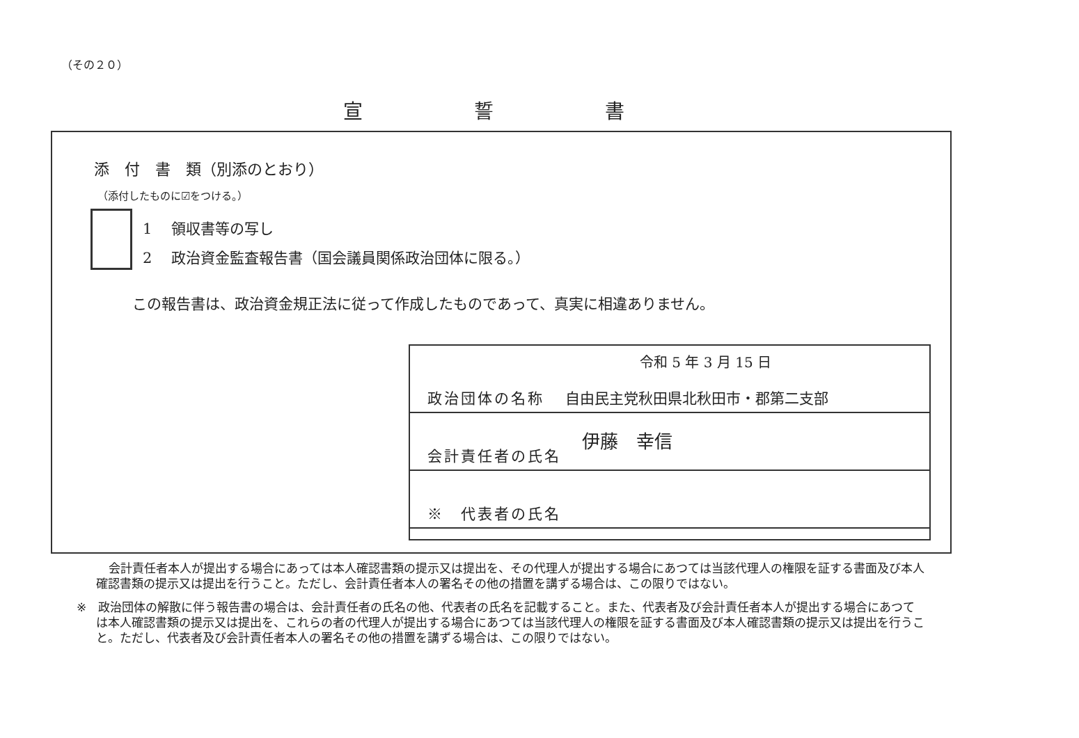（その２０）
宣誓書
添　付　書　類（別添のとおり）
（添付したものに☑をつける。）
1　 領収書等の写し
2　 政治資金監査報告書（国会議員関係政治団体に限る。）
この報告書は、政治資金規正法に従って作成したものであって、真実に相違ありません。
令和 5 年 3 月 15 日
政治団体の名称 自由民主党秋田県北秋田市・郡第二支部
会計責任者の氏名 伊藤　幸信
※　代表者の氏名
会計責任者本人が提出する場合にあっては本人確認書類の提示又は提出を、その代理人が提出する場合にあつては当該代理人の権限を証する書面及び本人確認書類の提示又は提出を行うこと。ただし、会計責任者本人の署名その他の措置を講ずる場合は、この限りではない。
※　政治団体の解散に伴う報告書の場合は、会計責任者の氏名の他、代表者の氏名を記載すること。また、代表者及び会計責任者本人が提出する場合にあつては本人確認書類の提示又は提出を、これらの者の代理人が提出する場合にあつては当該代理人の権限を証する書面及び本人確認書類の提示又は提出を行うこと。ただし、代表者及び会計責任者本人の署名その他の措置を講ずる場合は、この限りではない。